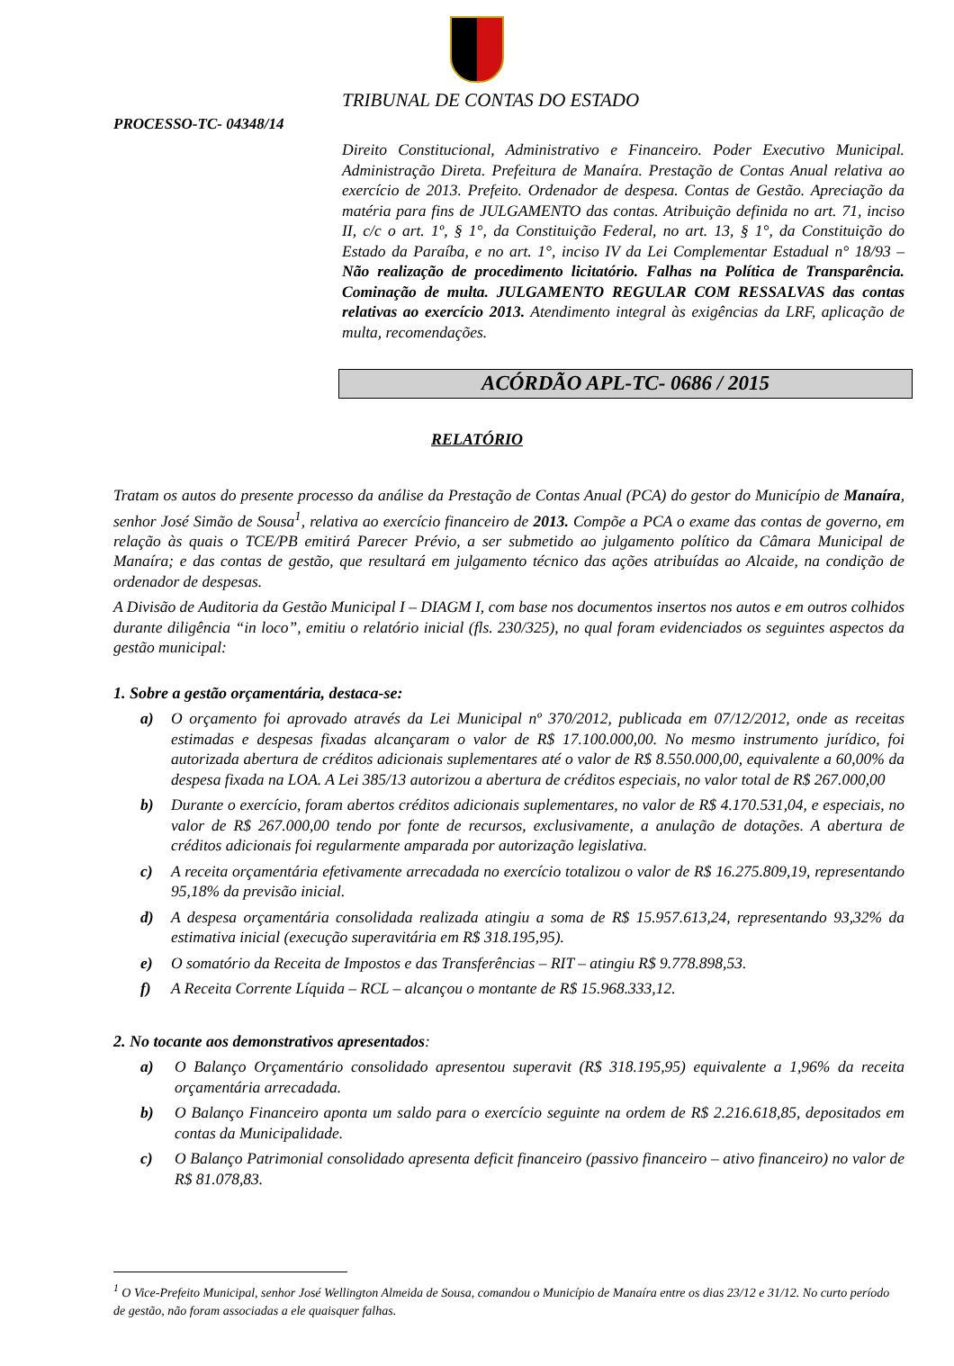TRIBUNAL DE CONTAS DO ESTADO
PROCESSO-TC- 04348/14
Direito Constitucional, Administrativo e Financeiro. Poder Executivo Municipal. Administração Direta. Prefeitura de Manaíra. Prestação de Contas Anual relativa ao exercício de 2013. Prefeito. Ordenador de despesa. Contas de Gestão. Apreciação da matéria para fins de JULGAMENTO das contas. Atribuição definida no art. 71, inciso II, c/c o art. 1º, § 1°, da Constituição Federal, no art. 13, § 1°, da Constituição do Estado da Paraíba, e no art. 1°, inciso IV da Lei Complementar Estadual n° 18/93 – Não realização de procedimento licitatório. Falhas na Política de Transparência. Cominação de multa. JULGAMENTO REGULAR COM RESSALVAS das contas relativas ao exercício 2013. Atendimento integral às exigências da LRF, aplicação de multa, recomendações.
ACÓRDÃO APL-TC- 0686 / 2015
RELATÓRIO
Tratam os autos do presente processo da análise da Prestação de Contas Anual (PCA) do gestor do Município de Manaíra, senhor José Simão de Sousa<sup>1</sup>, relativa ao exercício financeiro de 2013. Compõe a PCA o exame das contas de governo, em relação às quais o TCE/PB emitirá Parecer Prévio, a ser submetido ao julgamento político da Câmara Municipal de Manaíra; e das contas de gestão, que resultará em julgamento técnico das ações atribuídas ao Alcaide, na condição de ordenador de despesas.
A Divisão de Auditoria da Gestão Municipal I – DIAGM I, com base nos documentos insertos nos autos e em outros colhidos durante diligência “in loco”, emitiu o relatório inicial (fls. 230/325), no qual foram evidenciados os seguintes aspectos da gestão municipal:
1. Sobre a gestão orçamentária, destaca-se:
a) O orçamento foi aprovado através da Lei Municipal nº 370/2012, publicada em 07/12/2012, onde as receitas estimadas e despesas fixadas alcançaram o valor de R$ 17.100.000,00. No mesmo instrumento jurídico, foi autorizada abertura de créditos adicionais suplementares até o valor de R$ 8.550.000,00, equivalente a 60,00% da despesa fixada na LOA. A Lei 385/13 autorizou a abertura de créditos especiais, no valor total de R$ 267.000,00
b) Durante o exercício, foram abertos créditos adicionais suplementares, no valor de R$ 4.170.531,04, e especiais, no valor de R$ 267.000,00 tendo por fonte de recursos, exclusivamente, a anulação de dotações. A abertura de créditos adicionais foi regularmente amparada por autorização legislativa.
c) A receita orçamentária efetivamente arrecadada no exercício totalizou o valor de R$ 16.275.809,19, representando 95,18% da previsão inicial.
d) A despesa orçamentária consolidada realizada atingiu a soma de R$ 15.957.613,24, representando 93,32% da estimativa inicial (execução superavitária em R$ 318.195,95).
e) O somatório da Receita de Impostos e das Transferências – RIT – atingiu R$ 9.778.898,53.
f) A Receita Corrente Líquida – RCL – alcançou o montante de R$ 15.968.333,12.
2. No tocante aos demonstrativos apresentados:
a) O Balanço Orçamentário consolidado apresentou superavit (R$ 318.195,95) equivalente a 1,96% da receita orçamentária arrecadada.
b) O Balanço Financeiro aponta um saldo para o exercício seguinte na ordem de R$ 2.216.618,85, depositados em contas da Municipalidade.
c) O Balanço Patrimonial consolidado apresenta deficit financeiro (passivo financeiro – ativo financeiro) no valor de R$ 81.078,83.
<sup>1</sup> O Vice-Prefeito Municipal, senhor José Wellington Almeida de Sousa, comandou o Município de Manaíra entre os dias 23/12 e 31/12. No curto período de gestão, não foram associadas a ele quaisquer falhas.